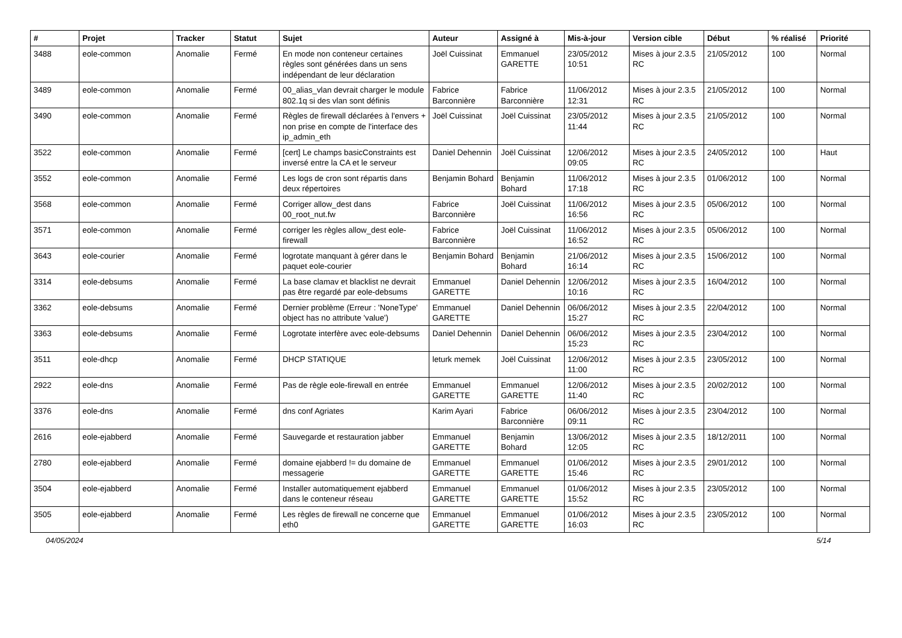| # | Projet | Tracker | Statut | Sujet | Auteur | Assigné à | Mis-à-jour | Version cible | Début | % réalisé | Priorité |
| --- | --- | --- | --- | --- | --- | --- | --- | --- | --- | --- | --- |
| 3488 | eole-common | Anomalie | Fermé | En mode non conteneur certaines règles sont générées dans un sens indépendant de leur déclaration | Joël Cuissinat | Emmanuel GARETTE | 23/05/2012 10:51 | Mises à jour 2.3.5 RC | 21/05/2012 | 100 | Normal |
| 3489 | eole-common | Anomalie | Fermé | 00_alias_vlan devrait charger le module 802.1q si des vlan sont définis | Fabrice Barconnière | Fabrice Barconnière | 11/06/2012 12:31 | Mises à jour 2.3.5 RC | 21/05/2012 | 100 | Normal |
| 3490 | eole-common | Anomalie | Fermé | Règles de firewall déclarées à l'envers + non prise en compte de l'interface des ip_admin_eth | Joël Cuissinat | Joël Cuissinat | 23/05/2012 11:44 | Mises à jour 2.3.5 RC | 21/05/2012 | 100 | Normal |
| 3522 | eole-common | Anomalie | Fermé | [cert] Le champs basicConstraints est inversé entre la CA et le serveur | Daniel Dehennin | Joël Cuissinat | 12/06/2012 09:05 | Mises à jour 2.3.5 RC | 24/05/2012 | 100 | Haut |
| 3552 | eole-common | Anomalie | Fermé | Les logs de cron sont répartis dans deux répertoires | Benjamin Bohard | Benjamin Bohard | 11/06/2012 17:18 | Mises à jour 2.3.5 RC | 01/06/2012 | 100 | Normal |
| 3568 | eole-common | Anomalie | Fermé | Corriger allow_dest dans 00_root_nut.fw | Fabrice Barconnière | Joël Cuissinat | 11/06/2012 16:56 | Mises à jour 2.3.5 RC | 05/06/2012 | 100 | Normal |
| 3571 | eole-common | Anomalie | Fermé | corriger les règles allow_dest eole-firewall | Fabrice Barconnière | Joël Cuissinat | 11/06/2012 16:52 | Mises à jour 2.3.5 RC | 05/06/2012 | 100 | Normal |
| 3643 | eole-courier | Anomalie | Fermé | logrotate manquant à gérer dans le paquet eole-courier | Benjamin Bohard | Benjamin Bohard | 21/06/2012 16:14 | Mises à jour 2.3.5 RC | 15/06/2012 | 100 | Normal |
| 3314 | eole-debsums | Anomalie | Fermé | La base clamav et blacklist ne devrait pas être regardé par eole-debsums | Emmanuel GARETTE | Daniel Dehennin | 12/06/2012 10:16 | Mises à jour 2.3.5 RC | 16/04/2012 | 100 | Normal |
| 3362 | eole-debsums | Anomalie | Fermé | Dernier problème (Erreur : 'NoneType' object has no attribute 'value') | Emmanuel GARETTE | Daniel Dehennin | 06/06/2012 15:27 | Mises à jour 2.3.5 RC | 22/04/2012 | 100 | Normal |
| 3363 | eole-debsums | Anomalie | Fermé | Logrotate interfère avec eole-debsums | Daniel Dehennin | Daniel Dehennin | 06/06/2012 15:23 | Mises à jour 2.3.5 RC | 23/04/2012 | 100 | Normal |
| 3511 | eole-dhcp | Anomalie | Fermé | DHCP STATIQUE | leturk memek | Joël Cuissinat | 12/06/2012 11:00 | Mises à jour 2.3.5 RC | 23/05/2012 | 100 | Normal |
| 2922 | eole-dns | Anomalie | Fermé | Pas de règle eole-firewall en entrée | Emmanuel GARETTE | Emmanuel GARETTE | 12/06/2012 11:40 | Mises à jour 2.3.5 RC | 20/02/2012 | 100 | Normal |
| 3376 | eole-dns | Anomalie | Fermé | dns conf Agriates | Karim Ayari | Fabrice Barconnière | 06/06/2012 09:11 | Mises à jour 2.3.5 RC | 23/04/2012 | 100 | Normal |
| 2616 | eole-ejabberd | Anomalie | Fermé | Sauvegarde et restauration jabber | Emmanuel GARETTE | Benjamin Bohard | 13/06/2012 12:05 | Mises à jour 2.3.5 RC | 18/12/2011 | 100 | Normal |
| 2780 | eole-ejabberd | Anomalie | Fermé | domaine ejabberd != du domaine de messagerie | Emmanuel GARETTE | Emmanuel GARETTE | 01/06/2012 15:46 | Mises à jour 2.3.5 RC | 29/01/2012 | 100 | Normal |
| 3504 | eole-ejabberd | Anomalie | Fermé | Installer automatiquement ejabberd dans le conteneur réseau | Emmanuel GARETTE | Emmanuel GARETTE | 01/06/2012 15:52 | Mises à jour 2.3.5 RC | 23/05/2012 | 100 | Normal |
| 3505 | eole-ejabberd | Anomalie | Fermé | Les règles de firewall ne concerne que eth0 | Emmanuel GARETTE | Emmanuel GARETTE | 01/06/2012 16:03 | Mises à jour 2.3.5 RC | 23/05/2012 | 100 | Normal |
04/05/2024 5/14